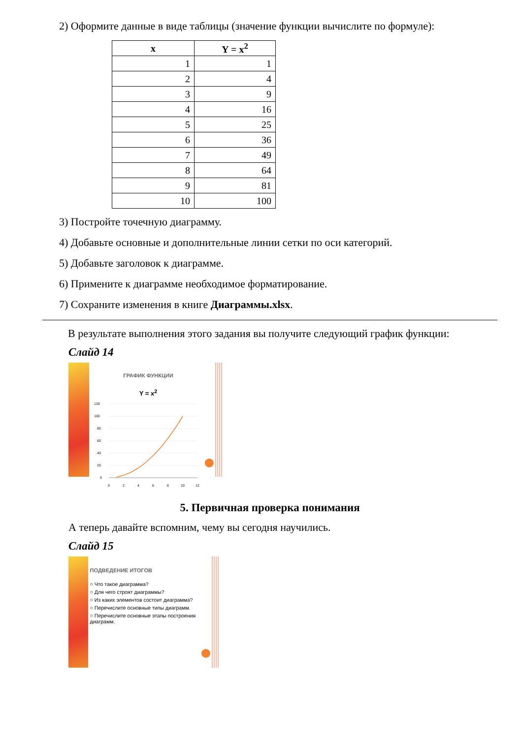2) Оформите данные в виде таблицы (значение функции вычислите по формуле):
| x | Y = x<sup>2</sup> |
| --- | --- |
| 1 | 1 |
| 2 | 4 |
| 3 | 9 |
| 4 | 16 |
| 5 | 25 |
| 6 | 36 |
| 7 | 49 |
| 8 | 64 |
| 9 | 81 |
| 10 | 100 |
3) Постройте точечную диаграмму.
4) Добавьте основные и дополнительные линии сетки по оси категорий.
5) Добавьте заголовок к диаграмме.
6) Примените к диаграмме необходимое форматирование.
7) Сохраните изменения в книге Диаграммы.xlsx.
В результате выполнения этого задания вы получите следующий график функции:
Слайд 14
ГРАФИК ФУНКЦИИ
Y = x<sup>2</sup>
120
100
80
60
40
20
0
0
2
4
6
8
10
12
5. Первичная проверка понимания
А теперь давайте вспомним, чему вы сегодня научились.
Слайд 15
ПОДВЕДЕНИЕ ИТОГОВ
○ Что такое диаграмма?
○ Для чего строят диаграммы?
○ Из каких элементов состоит диаграмма?
○ Перечислите основные типы диаграмм.
○ Перечислите основные этапы построения диаграмм.